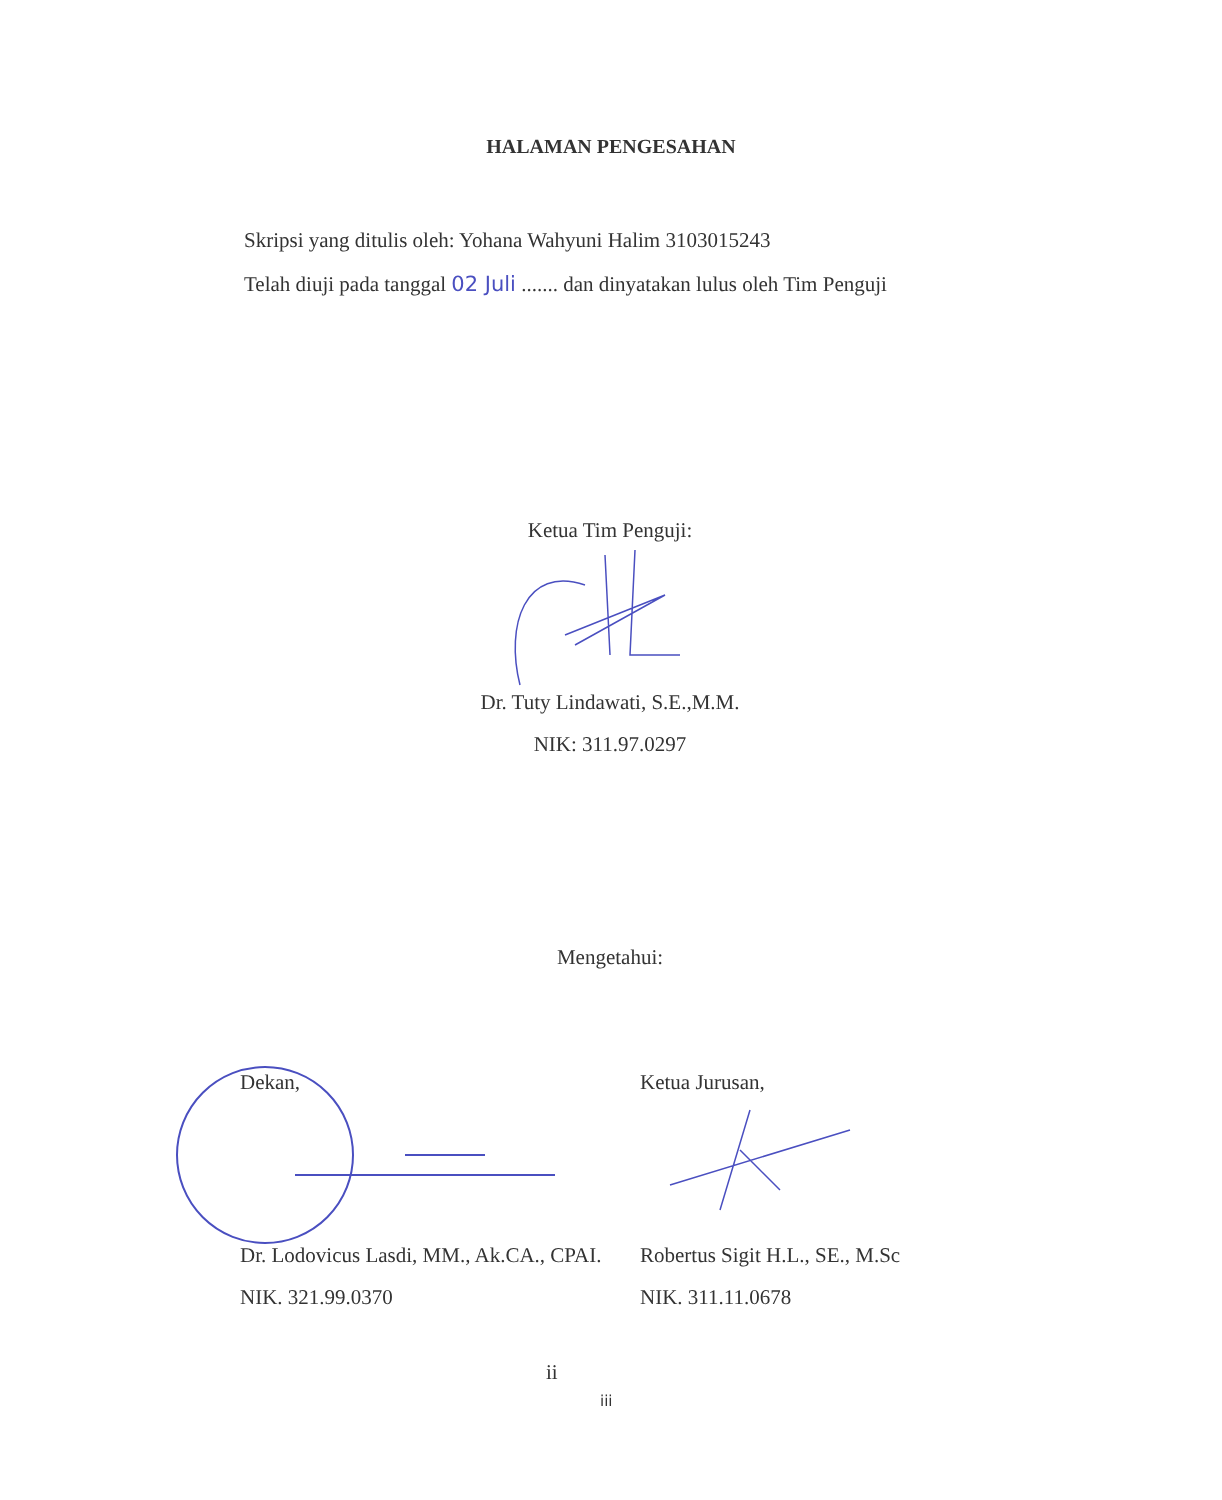HALAMAN PENGESAHAN
Skripsi yang ditulis oleh: Yohana Wahyuni Halim 3103015243
Telah diuji pada tanggal 02 Juli ....... dan dinyatakan lulus oleh Tim Penguji
Ketua Tim Penguji:
Dr. Tuty Lindawati, S.E.,M.M.
NIK: 311.97.0297
Mengetahui:
Dekan, Ketua Jurusan,
Dr. Lodovicus Lasdi, MM., Ak.CA., CPAI.
Robertus Sigit H.L., SE., M.Sc
NIK. 321.99.0370 NIK. 311.11.0678
ii
iii